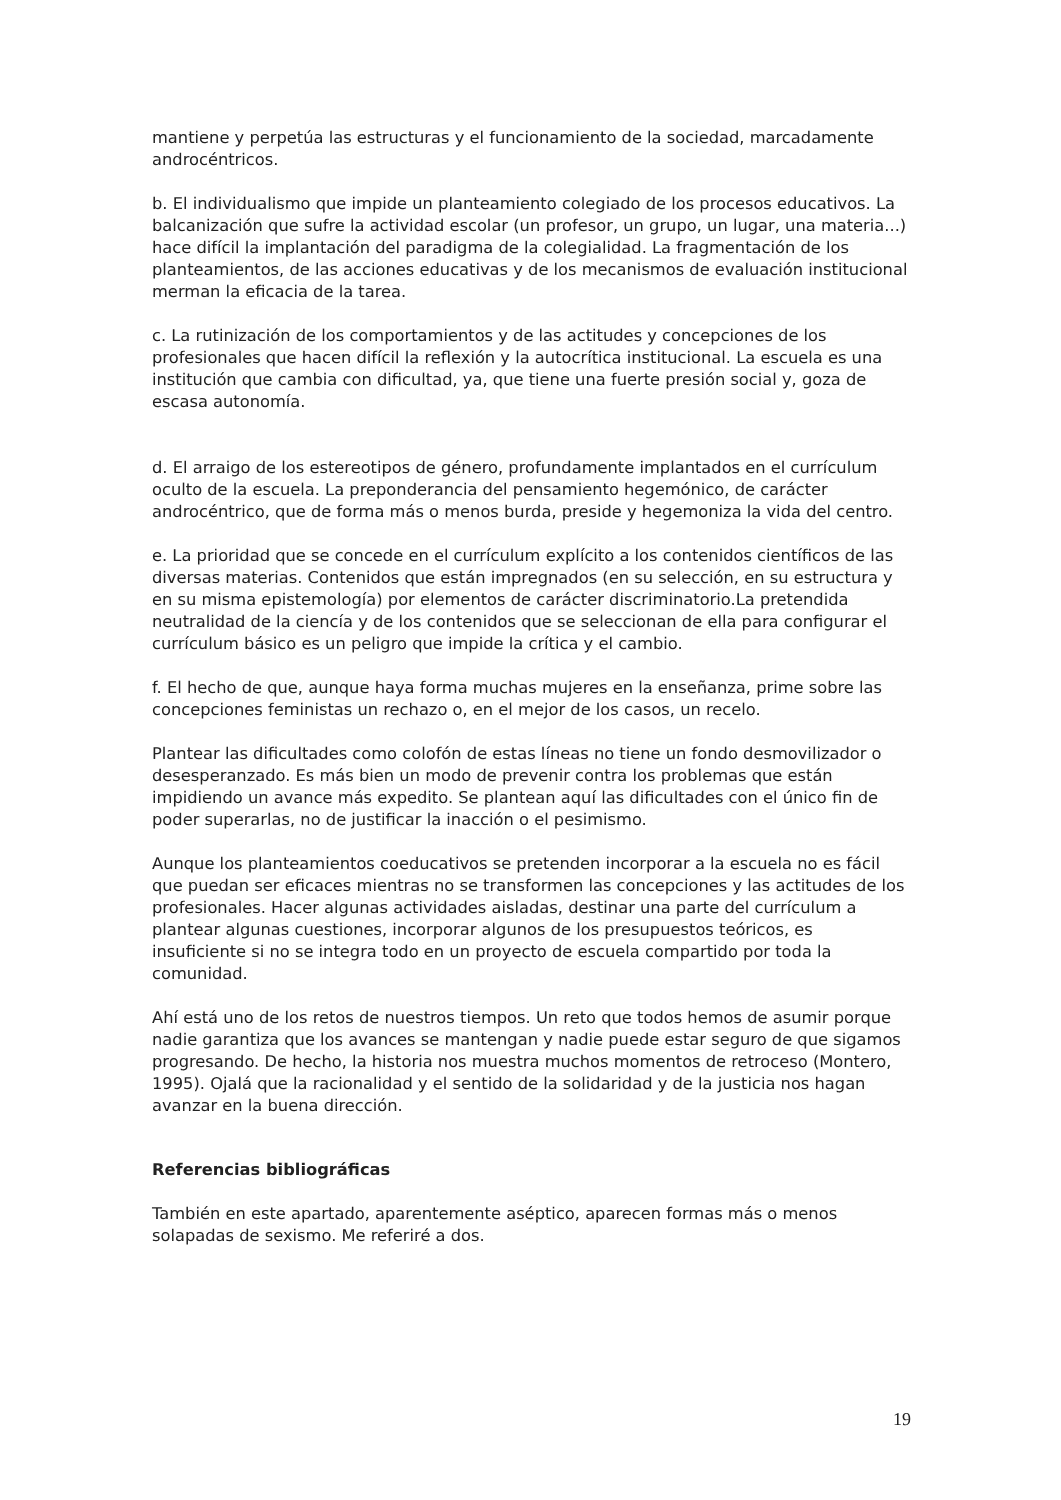mantiene y perpetúa las estructuras y el funcionamiento de la sociedad, marcadamente androcéntricos.
b. El individualismo que impide un planteamiento colegiado de los procesos educativos. La balcanización que sufre la actividad escolar (un profesor, un grupo, un lugar, una materia...) hace difícil la implantación del paradigma de la colegialidad. La fragmentación de los planteamientos, de las acciones educativas y de los mecanismos de evaluación institucional merman la eficacia de la tarea.
c. La rutinización de los comportamientos y de las actitudes y concepciones de los profesionales que hacen difícil la reflexión y la autocrítica institucional. La escuela es una institución que cambia con dificultad, ya, que tiene una fuerte presión social y, goza de escasa autonomía.
d. El arraigo de los estereotipos de género, profundamente implantados en el currículum oculto de la escuela. La preponderancia del pensamiento hegemónico, de carácter androcéntrico, que de forma más o menos burda, preside y hegemoniza la vida del centro.
e. La prioridad que se concede en el currículum explícito a los contenidos científicos de las diversas materias. Contenidos que están impregnados (en su selección, en su estructura y en su misma epistemología) por elementos de carácter discriminatorio.La pretendida neutralidad de la ciencía y de los contenidos que se seleccionan de ella para configurar el currículum básico es un peligro que impide la crítica y el cambio.
f. El hecho de que, aunque haya forma muchas mujeres en la enseñanza, prime sobre las concepciones feministas un rechazo o, en el mejor de los casos, un recelo.
Plantear las dificultades como colofón de estas líneas no tiene un fondo desmovilizador o desesperanzado. Es más bien un modo de prevenir contra los problemas que están impidiendo un avance más expedito. Se plantean aquí las dificultades con el único fin de poder superarlas, no de justificar la inacción o el pesimismo.
Aunque los planteamientos coeducativos se pretenden incorporar a la escuela no es fácil que puedan ser eficaces mientras no se transformen las concepciones y las actitudes de los profesionales. Hacer algunas actividades aisladas, destinar una parte del currículum a plantear algunas cuestiones, incorporar algunos de los presupuestos teóricos, es insuficiente si no se integra todo en un proyecto de escuela compartido por toda la comunidad.
Ahí está uno de los retos de nuestros tiempos. Un reto que todos hemos de asumir porque nadie garantiza que los avances se mantengan y nadie puede estar seguro de que sigamos progresando. De hecho, la historia nos muestra muchos momentos de retroceso (Montero, 1995). Ojalá que la racionalidad y el sentido de la solidaridad y de la justicia nos hagan avanzar en la buena dirección.
Referencias bibliográficas
También en este apartado, aparentemente aséptico, aparecen formas más o menos solapadas de sexismo. Me referiré a dos.
19